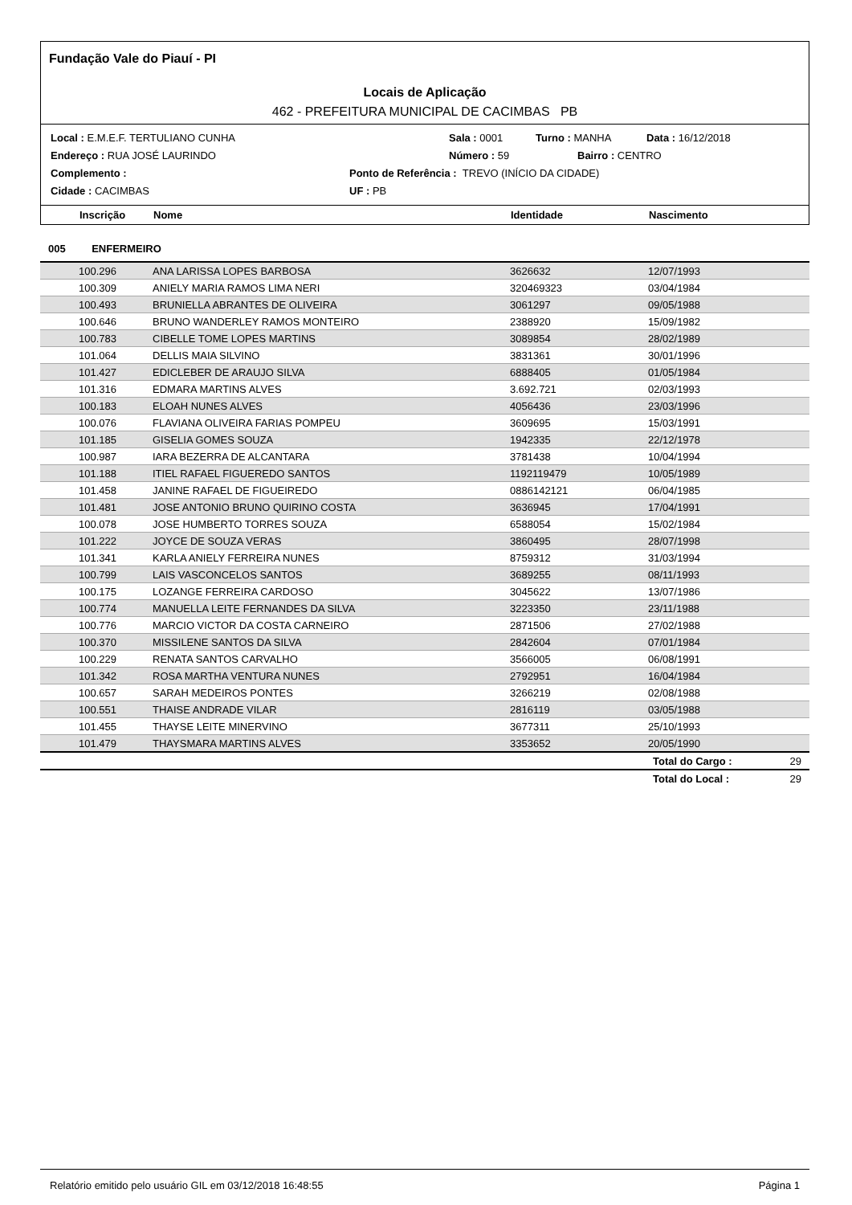Fundação Vale do Piauí - PI
Locais de Aplicação
462 - PREFEITURA MUNICIPAL DE CACIMBAS PB
Local : E.M.E.F. TERTULIANO CUNHA Sala : 0001 Turno : MANHA Data : 16/12/2018
Endereço : RUA JOSÉ LAURINDO Número : 59 Bairro : CENTRO
Complemento : Ponto de Referência : TREVO (INÍCIO DA CIDADE)
Cidade : CACIMBAS UF : PB
| | Inscrição | Nome | Identidade | Nascimento |
| --- | --- | --- | --- | --- |
| 005 ENFERMEIRO | | | | |
| | 100.296 | ANA LARISSA LOPES BARBOSA | 3626632 | 12/07/1993 |
| | 100.309 | ANIELY MARIA RAMOS LIMA NERI | 320469323 | 03/04/1984 |
| | 100.493 | BRUNIELLA ABRANTES DE OLIVEIRA | 3061297 | 09/05/1988 |
| | 100.646 | BRUNO WANDERLEY RAMOS MONTEIRO | 2388920 | 15/09/1982 |
| | 100.783 | CIBELLE TOME LOPES MARTINS | 3089854 | 28/02/1989 |
| | 101.064 | DELLIS MAIA SILVINO | 3831361 | 30/01/1996 |
| | 101.427 | EDICLEBER DE ARAUJO SILVA | 6888405 | 01/05/1984 |
| | 101.316 | EDMARA MARTINS ALVES | 3.692.721 | 02/03/1993 |
| | 100.183 | ELOAH NUNES ALVES | 4056436 | 23/03/1996 |
| | 100.076 | FLAVIANA OLIVEIRA FARIAS POMPEU | 3609695 | 15/03/1991 |
| | 101.185 | GISELIA GOMES SOUZA | 1942335 | 22/12/1978 |
| | 100.987 | IARA BEZERRA DE ALCANTARA | 3781438 | 10/04/1994 |
| | 101.188 | ITIEL RAFAEL FIGUEREDO SANTOS | 1192119479 | 10/05/1989 |
| | 101.458 | JANINE RAFAEL DE FIGUEIREDO | 0886142121 | 06/04/1985 |
| | 101.481 | JOSE ANTONIO BRUNO QUIRINO COSTA | 3636945 | 17/04/1991 |
| | 100.078 | JOSE HUMBERTO TORRES SOUZA | 6588054 | 15/02/1984 |
| | 101.222 | JOYCE DE SOUZA VERAS | 3860495 | 28/07/1998 |
| | 101.341 | KARLA ANIELY FERREIRA NUNES | 8759312 | 31/03/1994 |
| | 100.799 | LAIS VASCONCELOS SANTOS | 3689255 | 08/11/1993 |
| | 100.175 | LOZANGE FERREIRA CARDOSO | 3045622 | 13/07/1986 |
| | 100.774 | MANUELLA LEITE FERNANDES DA SILVA | 3223350 | 23/11/1988 |
| | 100.776 | MARCIO VICTOR DA COSTA CARNEIRO | 2871506 | 27/02/1988 |
| | 100.370 | MISSILENE SANTOS DA SILVA | 2842604 | 07/01/1984 |
| | 100.229 | RENATA SANTOS CARVALHO | 3566005 | 06/08/1991 |
| | 101.342 | ROSA MARTHA VENTURA NUNES | 2792951 | 16/04/1984 |
| | 100.657 | SARAH MEDEIROS PONTES | 3266219 | 02/08/1988 |
| | 100.551 | THAISE ANDRADE VILAR | 2816119 | 03/05/1988 |
| | 101.455 | THAYSE LEITE MINERVINO | 3677311 | 25/10/1993 |
| | 101.479 | THAYSMARA MARTINS ALVES | 3353652 | 20/05/1990 |
| | | | | Total do Cargo : 29 |
| | | | | Total do Local : 29 |
Relatório emitido pelo usuário GIL em 03/12/2018 16:48:55 Página 1